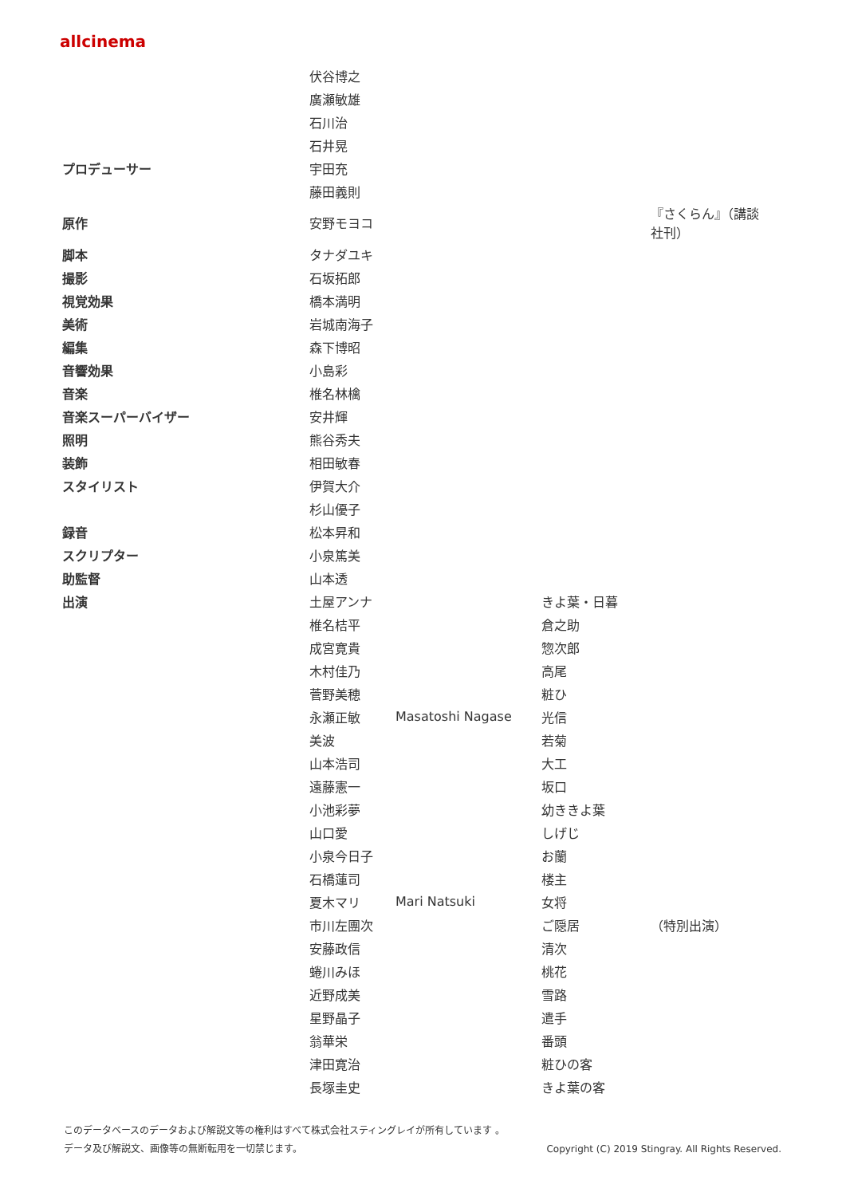allcinema
| | 伏谷博之 | | | |
| | 廣瀬敏雄 | | | |
| | 石川治 | | | |
| | 石井晃 | | | |
| プロデューサー | 宇田充 | | | |
| | 藤田義則 | | | |
| 原作 | 安野モヨコ | | | 『さくらん』（講談 社刊） |
| 脚本 | タナダユキ | | | |
| 撮影 | 石坂拓郎 | | | |
| 視覚効果 | 橋本満明 | | | |
| 美術 | 岩城南海子 | | | |
| 編集 | 森下博昭 | | | |
| 音響効果 | 小島彩 | | | |
| 音楽 | 椎名林檎 | | | |
| 音楽スーパーバイザー | 安井輝 | | | |
| 照明 | 熊谷秀夫 | | | |
| 装飾 | 相田敏春 | | | |
| スタイリスト | 伊賀大介 | | | |
| | 杉山優子 | | | |
| 録音 | 松本昇和 | | | |
| スクリプター | 小泉篤美 | | | |
| 助監督 | 山本透 | | | |
| 出演 | 土屋アンナ | | きよ葉・日暮 | |
| | 椎名桔平 | | 倉之助 | |
| | 成宮寛貴 | | 惣次郎 | |
| | 木村佳乃 | | 高尾 | |
| | 菅野美穂 | | 粧ひ | |
| | 永瀬正敏 | Masatoshi Nagase | 光信 | |
| | 美波 | | 若菊 | |
| | 山本浩司 | | 大工 | |
| | 遠藤憲一 | | 坂口 | |
| | 小池彩夢 | | 幼ききよ葉 | |
| | 山口愛 | | しげじ | |
| | 小泉今日子 | | お蘭 | |
| | 石橋蓮司 | | 楼主 | |
| | 夏木マリ | Mari Natsuki | 女将 | |
| | 市川左團次 | | ご隠居 | （特別出演） |
| | 安藤政信 | | 清次 | |
| | 蜷川みほ | | 桃花 | |
| | 近野成美 | | 雪路 | |
| | 星野晶子 | | 遣手 | |
| | 翁華栄 | | 番頭 | |
| | 津田寛治 | | 粧ひの客 | |
| | 長塚圭史 | | きよ葉の客 | |
このデータベースのデータおよび解説文等の権利はすべて株式会社スティングレイが所有しています 。
Copyright (C) 2019 Stingray. All Rights Reserved. データ及び解説文、画像等の無断転用を一切禁じます。